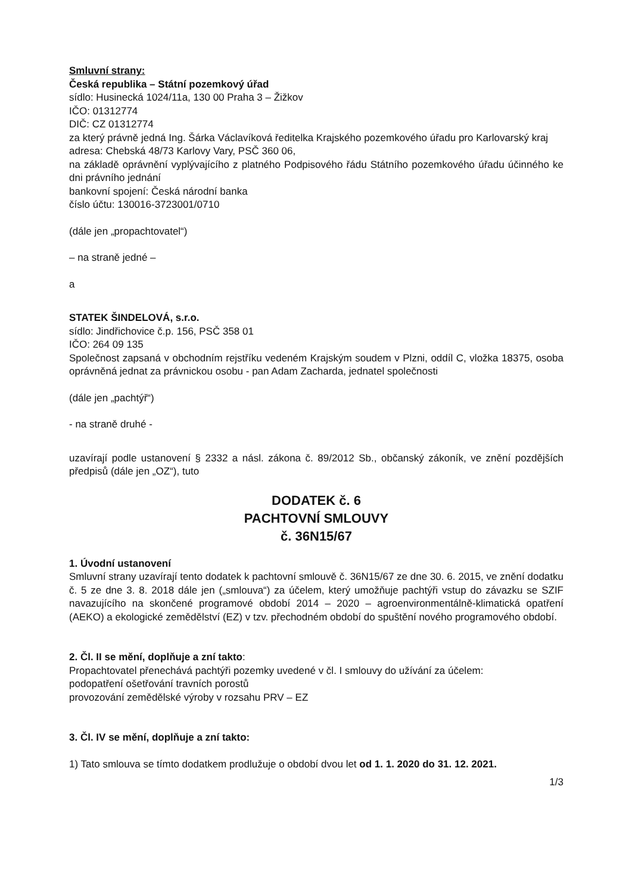Smluvní strany:
Česká republika – Státní pozemkový úřad
sídlo: Husinecká 1024/11a, 130 00 Praha 3 – Žižkov
IČO: 01312774
DIČ: CZ 01312774
za který právně jedná Ing. Šárka Václavíková ředitelka Krajského pozemkového úřadu pro Karlovarský kraj
adresa: Chebská 48/73 Karlovy Vary, PSČ 360 06,
na základě oprávnění vyplývajícího z platného Podpisového řádu Státního pozemkového úřadu účinného ke dni právního jednání
bankovní spojení: Česká národní banka
číslo účtu: 130016-3723001/0710
(dále jen „propachtovatel“)
– na straně jedné –
a
STATEK ŠINDELOVÁ, s.r.o.
sídlo: Jindřichovice č.p. 156, PSČ 358 01
IČO: 264 09 135
Společnost zapsaná v obchodním rejstříku vedeném Krajským soudem v Plzni, oddíl C, vložka 18375, osoba oprávněná jednat za právnickou osobu - pan Adam Zacharda, jednatel společnosti
(dále jen „pachtýř“)
- na straně druhé -
uzavírají podle ustanovení § 2332 a násl. zákona č. 89/2012 Sb., občanský zákoník, ve znění pozdějších předpisů (dále jen „OZ“), tuto
DODATEK č. 6
PACHTOVNÍ SMLOUVY
č. 36N15/67
1. Úvodní ustanovení
Smluvní strany uzavírají tento dodatek k pachtovní smlouvě č. 36N15/67 ze dne 30. 6. 2015, ve znění dodatku č. 5 ze dne 3. 8. 2018 dále jen („smlouva“) za účelem, který umožňuje pachtýři vstup do závazku se SZIF navazujícího na skončené programové období 2014 – 2020 – agroenvironmentálně-klimatická opatření (AEKO) a ekologické zemědělství (EZ) v tzv. přechodném období do spuštění nového programového období.
2. Čl. II se mění, doplňuje a zní takto:
Propachtovatel přenechává pachtýři pozemky uvedené v čl. I smlouvy do užívání za účelem:
podopatření ošetřování travních porostů
provozování zemědělské výroby v rozsahu PRV – EZ
3. Čl. IV se mění, doplňuje a zní takto:
1) Tato smlouva se tímto dodatkem prodlužuje o období dvou let od 1. 1. 2020 do 31. 12. 2021.
1/3